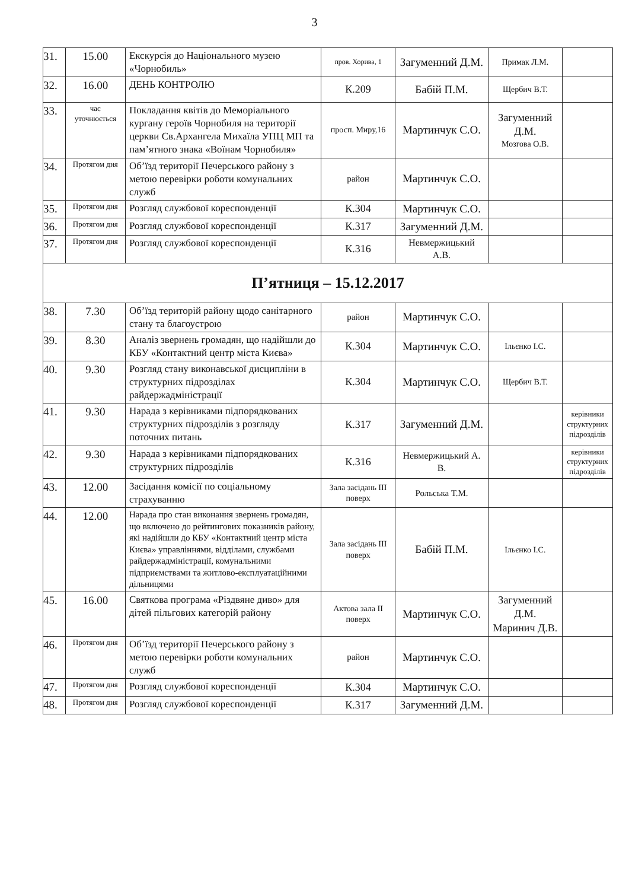3
| 31. | 15.00 | Екскурсія до Національного музею «Чорнобиль» | пров. Хорива, 1 | Загуменний Д.М. | Примак Л.М. | |
| 32. | 16.00 | ДЕНЬ КОНТРОЛЮ | К.209 | Бабій П.М. | Щербич В.Т. | |
| 33. | час уточнюється | Покладання квітів до Меморіального кургану героїв Чорнобиля на території церкви Св.Архангела Михаїла УПЦ МП та пам’ятного знака «Воїнам Чорнобиля» | просп. Миру,16 | Мартинчук С.О. | Загуменний Д.М. Мозгова О.В. | |
| 34. | Протягом дня | Об’їзд території Печерського району з метою перевірки роботи комунальних служб | район | Мартинчук С.О. | | |
| 35. | Протягом дня | Розгляд службової кореспонденції | К.304 | Мартинчук С.О. | | |
| 36. | Протягом дня | Розгляд службової кореспонденції | К.317 | Загуменний Д.М. | | |
| 37. | Протягом дня | Розгляд службової кореспонденції | К.316 | Невмержицький А.В. | | |
| П’ятниця – 15.12.2017 | | | | | | |
| 38. | 7.30 | Об’їзд територій району щодо санітарного стану та благоустрою | район | Мартинчук С.О. | | |
| 39. | 8.30 | Аналіз звернень громадян, що надійшли до КБУ «Контактний центр міста Києва» | К.304 | Мартинчук С.О. | Ільєнко І.С. | |
| 40. | 9.30 | Розгляд стану виконавської дисципліни в структурних підрозділах райдержадміністрації | К.304 | Мартинчук С.О. | Щербич В.Т. | |
| 41. | 9.30 | Нарада з керівниками підпорядкованих структурних підрозділів з розгляду поточних питань | К.317 | Загуменний Д.М. | | керівники структурних підрозділів |
| 42. | 9.30 | Нарада з керівниками підпорядкованих структурних підрозділів | К.316 | Невмержицький А. В. | | керівники структурних підрозділів |
| 43. | 12.00 | Засідання комісії по соціальному страхуванню | Зала засідань III поверх | Рольська Т.М. | | |
| 44. | 12.00 | Нарада про стан виконання звернень громадян, що включено до рейтингових показників району, які надійшли до КБУ «Контактний центр міста Києва» управліннями, відділами, службами райдержадміністрації, комунальними підприємствами та житлово-експлуатаційними дільницями | Зала засідань III поверх | Бабій П.М. | Ільєнко І.С. | |
| 45. | 16.00 | Святкова програма «Різдвяне диво» для дітей пільгових категорій району | Актова зала II поверх | Мартинчук С.О. | Загуменний Д.М. Маринич Д.В. | |
| 46. | Протягом дня | Об’їзд території Печерського району з метою перевірки роботи комунальних служб | район | Мартинчук С.О. | | |
| 47. | Протягом дня | Розгляд службової кореспонденції | К.304 | Мартинчук С.О. | | |
| 48. | Протягом дня | Розгляд службової кореспонденції | К.317 | Загуменний Д.М. | | |